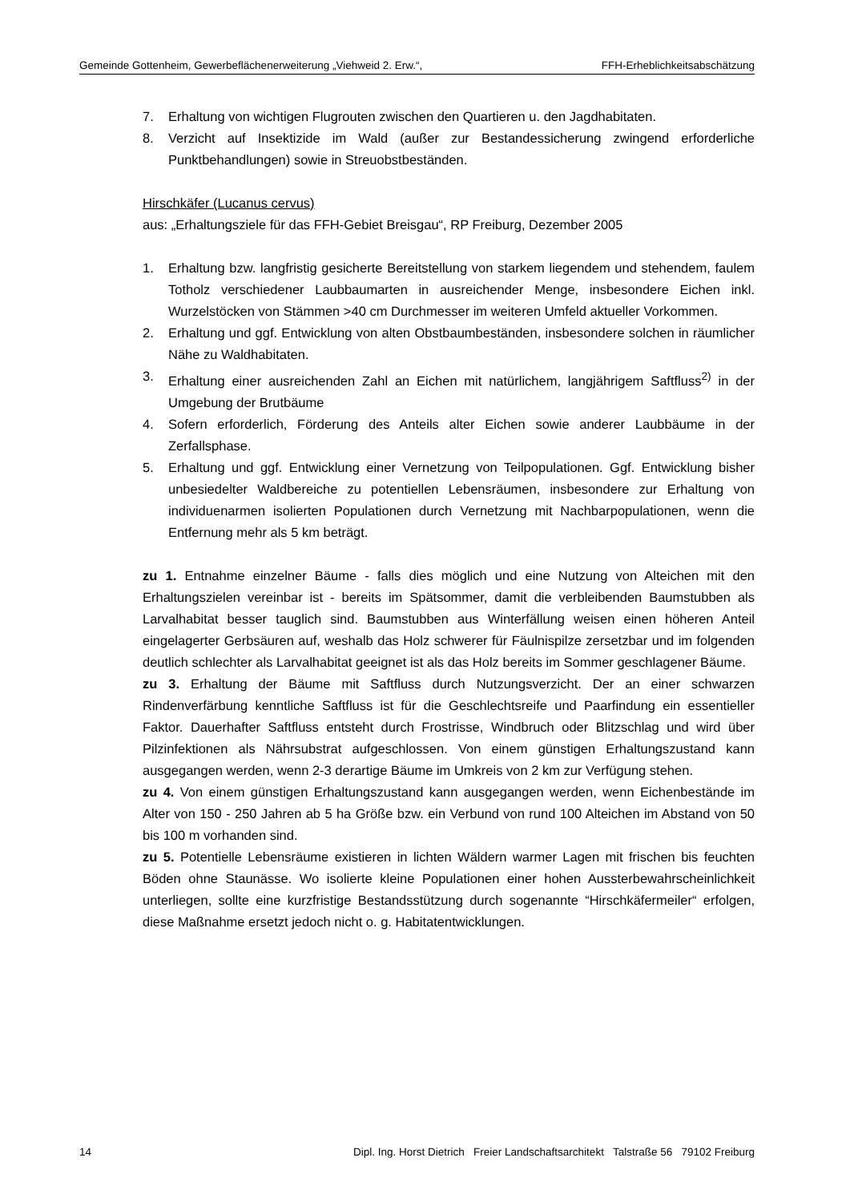Gemeinde Gottenheim, Gewerbeflächenerweiterung „Viehweid 2. Erw.“, FFH-Erheblichkeitsabschätzung
7. Erhaltung von wichtigen Flugrouten zwischen den Quartieren u. den Jagdhabitaten.
8. Verzicht auf Insektizide im Wald (außer zur Bestandessicherung zwingend erforderliche Punktbehandlungen) sowie in Streuobstbeständen.
Hirschkäfer (Lucanus cervus)
aus: „Erhaltungsziele für das FFH-Gebiet Breisgau“, RP Freiburg, Dezember 2005
1. Erhaltung bzw. langfristig gesicherte Bereitstellung von starkem liegendem und stehendem, faulem Totholz verschiedener Laubbaumarten in ausreichender Menge, insbesondere Eichen inkl. Wurzelstöcken von Stämmen >40 cm Durchmesser im weiteren Umfeld aktueller Vorkommen.
2. Erhaltung und ggf. Entwicklung von alten Obstbaumbeständen, insbesondere solchen in räumlicher Nähe zu Waldhabitaten.
3. Erhaltung einer ausreichenden Zahl an Eichen mit natürlichem, langjährigem Saftfluss<sup>2)</sup> in der Umgebung der Brutbäume
4. Sofern erforderlich, Förderung des Anteils alter Eichen sowie anderer Laubbäume in der Zerfallsphase.
5. Erhaltung und ggf. Entwicklung einer Vernetzung von Teilpopulationen. Ggf. Entwicklung bisher unbesiedelter Waldbereiche zu potentiellen Lebensräumen, insbesondere zur Erhaltung von individuenarmen isolierten Populationen durch Vernetzung mit Nachbarpopulationen, wenn die Entfernung mehr als 5 km beträgt.
zu 1. Entnahme einzelner Bäume - falls dies möglich und eine Nutzung von Alteichen mit den Erhaltungszielen vereinbar ist - bereits im Spätsommer, damit die verbleibenden Baumstubben als Larvalhabitat besser tauglich sind. Baumstubben aus Winterfällung weisen einen höheren Anteil eingelagerter Gerbsäuren auf, weshalb das Holz schwerer für Fäulnispilze zersetzbar und im folgenden deutlich schlechter als Larvalhabitat geeignet ist als das Holz bereits im Sommer geschlagener Bäume.
zu 3. Erhaltung der Bäume mit Saftfluss durch Nutzungsverzicht. Der an einer schwarzen Rindenverfärbung kenntliche Saftfluss ist für die Geschlechtsreife und Paarfindung ein essentieller Faktor. Dauerhafter Saftfluss entsteht durch Frostrisse, Windbruch oder Blitzschlag und wird über Pilzinfektionen als Nährsubstrat aufgeschlossen. Von einem günstigen Erhaltungszustand kann ausgegangen werden, wenn 2-3 derartige Bäume im Umkreis von 2 km zur Verfügung stehen.
zu 4. Von einem günstigen Erhaltungszustand kann ausgegangen werden, wenn Eichenbestände im Alter von 150 - 250 Jahren ab 5 ha Größe bzw. ein Verbund von rund 100 Alteichen im Abstand von 50 bis 100 m vorhanden sind.
zu 5. Potentielle Lebensräume existieren in lichten Wäldern warmer Lagen mit frischen bis feuchten Böden ohne Staunässe. Wo isolierte kleine Populationen einer hohen Aussterbewahrscheinlichkeit unterliegen, sollte eine kurzfristige Bestandsstützung durch sogenannte “Hirschkäfermeiler“ erfolgen, diese Maßnahme ersetzt jedoch nicht o. g. Habitatentwicklungen.
14 Dipl. Ing. Horst Dietrich Freier Landschaftsarchitekt Talstraße 56 79102 Freiburg